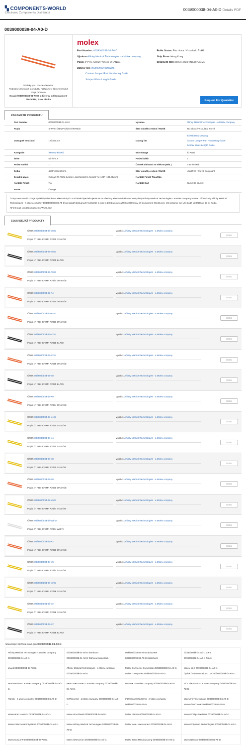▚ COMPONENTS-WORLD
Electronic Components Distributor
0039000038-04-A0-D Details PDF
0039000038-04-A0-D
Obrázky jsou pouze orientační.
Podrobné informace o produktu naleznete v části Technické údaje produktu.
Koupit 0039000038-04-A0-D s důvěrou od Component-World.HK, 1 rok záruka
molex
Part Number: 0039000038-04-A0-D
Výrobce Affinity Medical Technologies - a Molex company
Popis 4" PRE-CRIMP A2040 ORANGE
Datový list: 00390000yy Drawing
Custom Jumper Part Numbering Guide
Jumper Wires Length Guide
RoHs Status: Bez olova / V souladu RoHS
Ship From: Hong Kong
Shipment Way: DHL/Fedex/TNT/UPS/EMS
Request For Quotation
PARAMETR PRODUKTU
| Part Number | 0039000038-04-A0-D | Výrobce | Affinity Medical Technologies - a Molex company |
| Popis | 4" PRE-CRIMP A2040 ORANGE | Stav volného vedení / RoHS | Bez olova / V souladu RoHS |
| Dostupné množství | 172301 pcs | Datový list | 00390000yy Drawing Custom Jumper Part Numbering Guide Jumper Wires Length Guide |
| Kategorie | Sestavy kabelů | Wire Gauge | 20 AWG |
| Série | Mini-Fit Jr | Počet řádků | 1 |
| Počet vodičů | 1 | Úroveň citlivosti na vlhkost (MSL) | 1 (Unlimited) |
| Délka | 4.00" (101.60mm) | Stav volného vedení / RoHS | Lead free / RoHS Compliant |
| Detailní popis | Orange 20 AWG Jumper Lead Socket to Socket Tin 4.00" (101.60mm) | Kontakt Finish Tloušťka | - |
| Kontakt Finish | Tin | Kontakt End | Socket to Socket |
| Barva | Orange | | |
Component-World.com je spolehlivý distributor elektronických součástek.Specializujeme se na všechny elektronické komponenty řady Affinity Medical Technologies - a Molex company.Máme 172301 kusy Affinity Medical Technologies - a Molex company 0039000038-04-A0-D na skladě dostupných.Vyžádejte si citát z distributora součástí elektroniky na Component-World.com, náš prodejní tým vás bude kontaktovat do 24 hodin.
RFQ Email: info@Components-World.com
SOUVISEJÍCÍ PRODUKTY
Část#: 0039000038-03-Y0-D
Popis: 3" PRE-CRIMP A2040 YELLOW
Výrobci: Affinity Medical Technologies - a Molex company
Dotaz
Část#: 0039000038-04-B0-D
Popis: 4" PRE-CRIMP A2040 BLACK
Výrobci: Affinity Medical Technologies - a Molex company
Dotaz
Část#: 0039000038-04-A9-D
Popis: 4" PRE-CRIMP A2064 ORANGE
Výrobci: Affinity Medical Technologies - a Molex company
Dotaz
Část#: 0039000038-04-A4
Popis: 4" PRE-CRIMP A2015 ORANGE
Výrobci: Affinity Medical Technologies - a Molex company
Dotaz
Část#: 0039000038-04-A4-D
Popis: 4" PRE-CRIMP A2015 ORANGE
Výrobci: Affinity Medical Technologies - a Molex company
Dotaz
Část#: 0039000038-04-B2-D
Popis: 4" PRE-CRIMP A2016 BLACK
Výrobci: Affinity Medical Technologies - a Molex company
Dotaz
Část#: 0039000038-04-A2-D
Popis: 4" PRE-CRIMP A2016 ORANGE
Výrobci: Affinity Medical Technologies - a Molex company
Dotaz
Část#: 0039000038-04-B0
Popis: 4" PRE-CRIMP A2040 BLACK
Výrobci: Affinity Medical Technologies - a Molex company
Dotaz
Část#: 0039000038-04-A9
Popis: 4" PRE-CRIMP A2064 ORANGE
Výrobci: Affinity Medical Technologies - a Molex company
Dotaz
Část#: 0039000038-03-Y4-D
Popis: 3" PRE-CRIMP A2015 YELLOW
Výrobci: Affinity Medical Technologies - a Molex company
Dotaz
Část#: 0039000038-03-Y4
Popis: 3" PRE-CRIMP A2015 YELLOW
Výrobci: Affinity Medical Technologies - a Molex company
Dotaz
Část#: 0039000038-03-Y0
Popis: 3" PRE-CRIMP A2040 YELLOW
Výrobci: Affinity Medical Technologies - a Molex company
Dotaz
Část#: 0039000038-04-A0
Popis: 4" PRE-CRIMP A2040 ORANGE
Výrobci: Affinity Medical Technologies - a Molex company
Dotaz
Část#: 0039000038-03-Y9-D
Popis: 3" PRE-CRIMP A2064 YELLOW
Výrobci: Affinity Medical Technologies - a Molex company
Dotaz
Část#: 0039000038-03-W9-D
Popis: 3" PRE-CRIMP A2064 WHITE
Výrobci: Affinity Medical Technologies - a Molex company
Dotaz
Část#: 0039000038-04-A2
Popis: 4" PRE-CRIMP A2016 ORANGE
Výrobci: Affinity Medical Technologies - a Molex company
Dotaz
Část#: 0039000038-03-Y9
Popis: 3" PRE-CRIMP A2064 YELLOW
Výrobci: Affinity Medical Technologies - a Molex company
Dotaz
Část#: 0039000038-03-Y2-D
Popis: 3" PRE-CRIMP A2016 YELLOW
Výrobci: Affinity Medical Technologies - a Molex company
Dotaz
Část#: 0039000038-03-Y2
Popis: 3" PRE-CRIMP A2016 YELLOW
Výrobci: Affinity Medical Technologies - a Molex company
Dotaz
Část#: 0039000038-04-B2
Popis: 4" PRE-CRIMP A2016 BLACK
Výrobci: Affinity Medical Technologies - a Molex company
Dotaz
Související klíčová slova pro 0039000038-04-A0-D
| Affinity Medical Technologies - a Molex company 0039000038-04-A0-D. | 0039000038-04-A0-D distributor 0039000038-04-A0-D Stáhnout datasheet. | 0039000038-04-A0-D dodavatel 0039000038-04-A0-D Datasheet. | 0039000038-04-A0-D Cena 0039000038-04-A0-D Stock. |
| koupit 0039000038-04-A0-D. | Affinity Medical Technologies - a Molex company 0039000038-04-A0-D. | Molex Connector Corporation 0039000038-04-A0-D. Molex - Temp Flex 0039000038-04-A0-D. | Molex, LLC 0039000038-04-A0-D. Oplink Communications, LLC 0039000038-04-A0-D. |
| Brad Harrison - a Molex company 0039000038-04-A0-D. | Beau Interconnect - a Molex company 0039000038-04-A0-D. | Bittware - a Molex company 0039000038-04-A0-D. | FCT Electronics - a Molex company 0039000038-04-A0-D. |
| Flamar - a Molex company 0039000038-04-A0-D. | GWConnect - a Molex company 0039000038-04-A0-D. | Interconnect Systems - a Molex company 0039000038-04-A0-D. | Molex FCT Electronics 0039000038-04-A0-D. Molex GWConnect 0039000038-04-A0-D. |
| Molex Brad Harrison 0039000038-04-A0-D. | Molex Woodhead 0039000038-04-A0-D. | Molex Flamar 0039000038-04-A0-D. | Molex Phillips-Medisize 0039000038-04-A0-D. |
| Molex Interconnect Systems 0039000038-04-A0-D. | Molex Affinity Medical Technologies 0039000038-04-A0-D. | Molex Beau Interconnect 0039000038-04-A0-D. | Molex PolyMicro Technologies 0039000038-04-A0-D. |
| Molex NuCurrent 0039000038-04-A0-D. | Molex SensorCon 0039000038-04-A0-D. | Molex Triton Manufacturing 0039000038-04-A0-D. | Molex Bittware 0039000038-04-A0-D. |